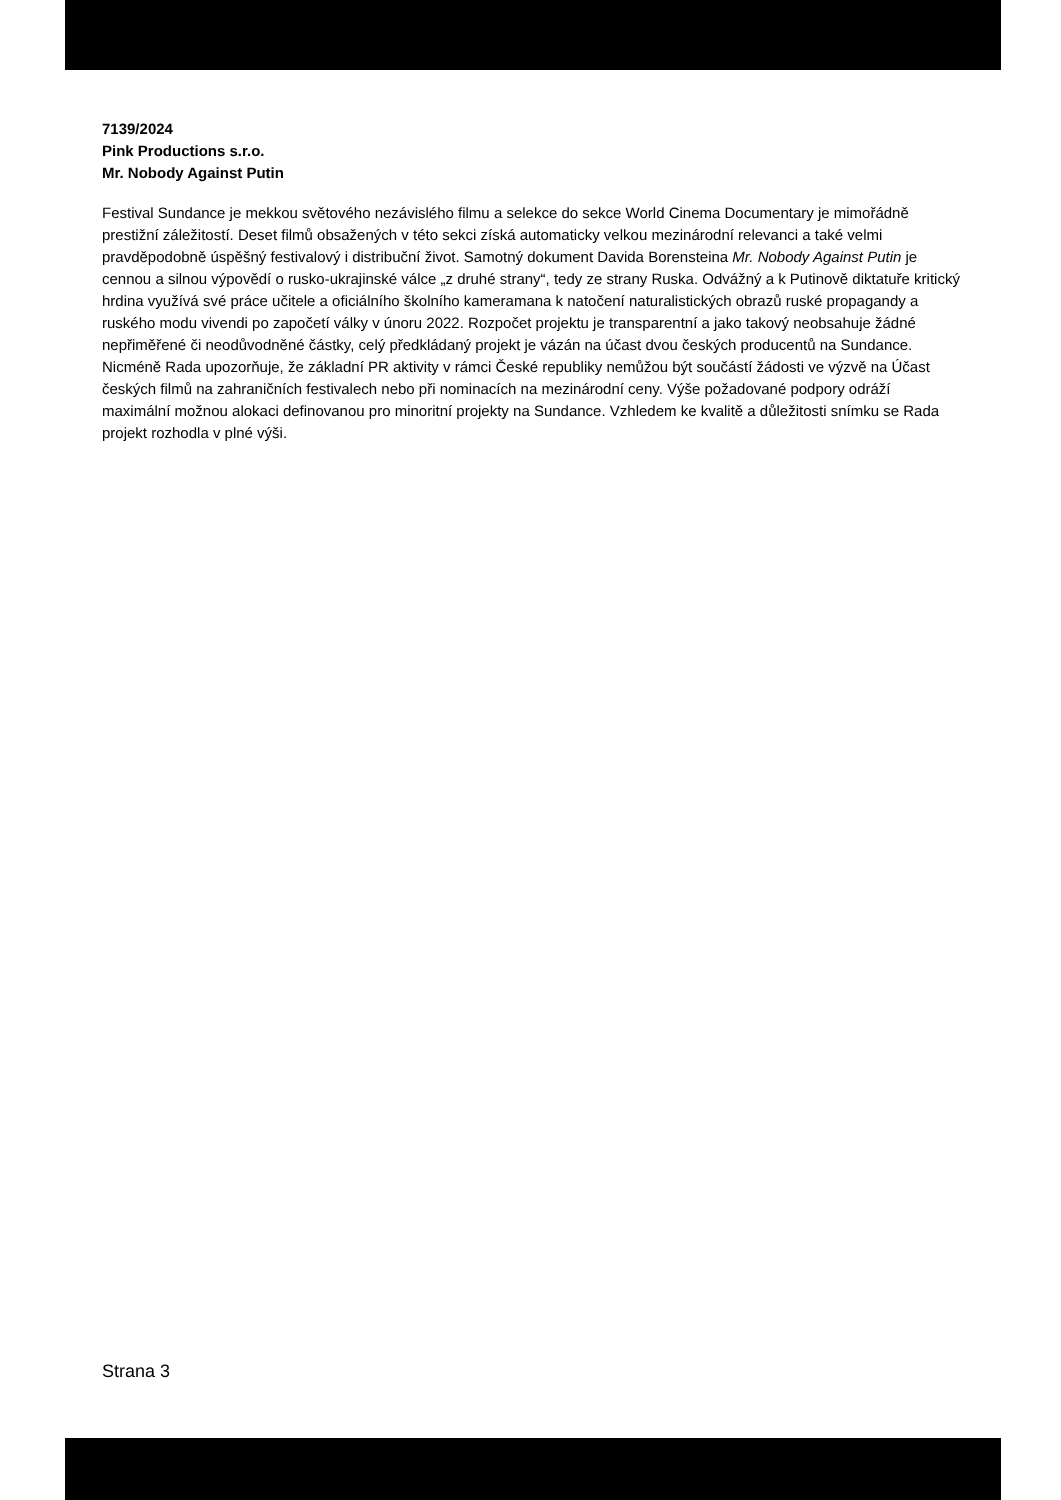7139/2024
Pink Productions s.r.o.
Mr. Nobody Against Putin
Festival Sundance je mekkou světového nezávislého filmu a selekce do sekce World Cinema Documentary je mimořádně prestižní záležitostí. Deset filmů obsažených v této sekci získá automaticky velkou mezinárodní relevanci a také velmi pravděpodobně úspěšný festivalový i distribuční život. Samotný dokument Davida Borensteina Mr. Nobody Against Putin je cennou a silnou výpovědí o rusko-ukrajinské válce „z druhé strany“, tedy ze strany Ruska. Odvážný a k Putinově diktatuře kritický hrdina využívá své práce učitele a oficiálního školního kameramana k natočení naturalistických obrazů ruské propagandy a ruského modu vivendi po započetí války v únoru 2022. Rozpočet projektu je transparentní a jako takový neobsahuje žádné nepřiměřené či neodůvodněné částky, celý předkládaný projekt je vázán na účast dvou českých producentů na Sundance. Nicméně Rada upozorňuje, že základní PR aktivity v rámci České republiky nemůžou být součástí žádosti ve výzvě na Účast českých filmů na zahraničních festivalech nebo při nominacích na mezinárodní ceny. Výše požadované podpory odráží maximální možnou alokaci definovanou pro minoritní projekty na Sundance. Vzhledem ke kvalitě a důležitosti snímku se Rada projekt rozhodla v plné výši.
Strana 3